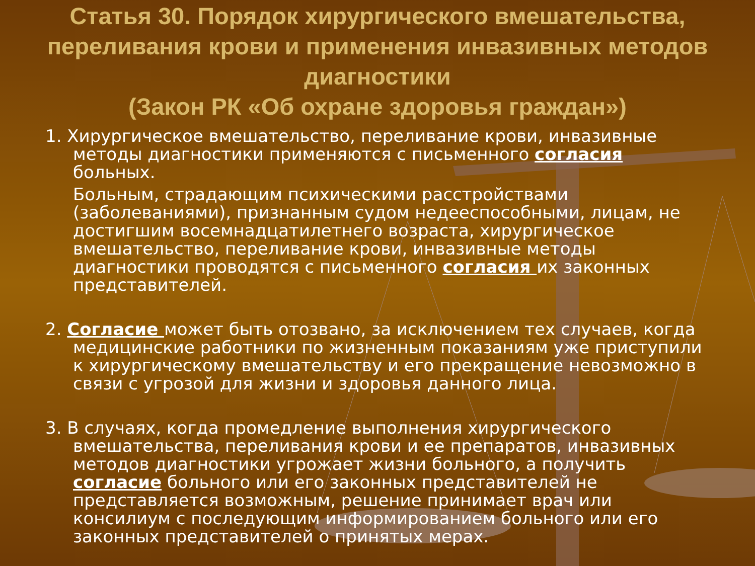Статья 30. Порядок хирургического вмешательства, переливания крови и применения инвазивных методов диагностики
(Закон РК «Об охране здоровья граждан»)
1. Хирургическое вмешательство, переливание крови, инвазивные методы диагностики применяются с письменного согласия больных.
Больным, страдающим психическими расстройствами (заболеваниями), признанным судом недееспособными, лицам, не достигшим восемнадцатилетнего возраста, хирургическое вмешательство, переливание крови, инвазивные методы диагностики проводятся с письменного согласия их законных представителей.
2. Согласие может быть отозвано, за исключением тех случаев, когда медицинские работники по жизненным показаниям уже приступили к хирургическому вмешательству и его прекращение невозможно в связи с угрозой для жизни и здоровья данного лица.
3. В случаях, когда промедление выполнения хирургического вмешательства, переливания крови и ее препаратов, инвазивных методов диагностики угрожает жизни больного, а получить согласие больного или его законных представителей не представляется возможным, решение принимает врач или консилиум с последующим информированием больного или его законных представителей о принятых мерах.